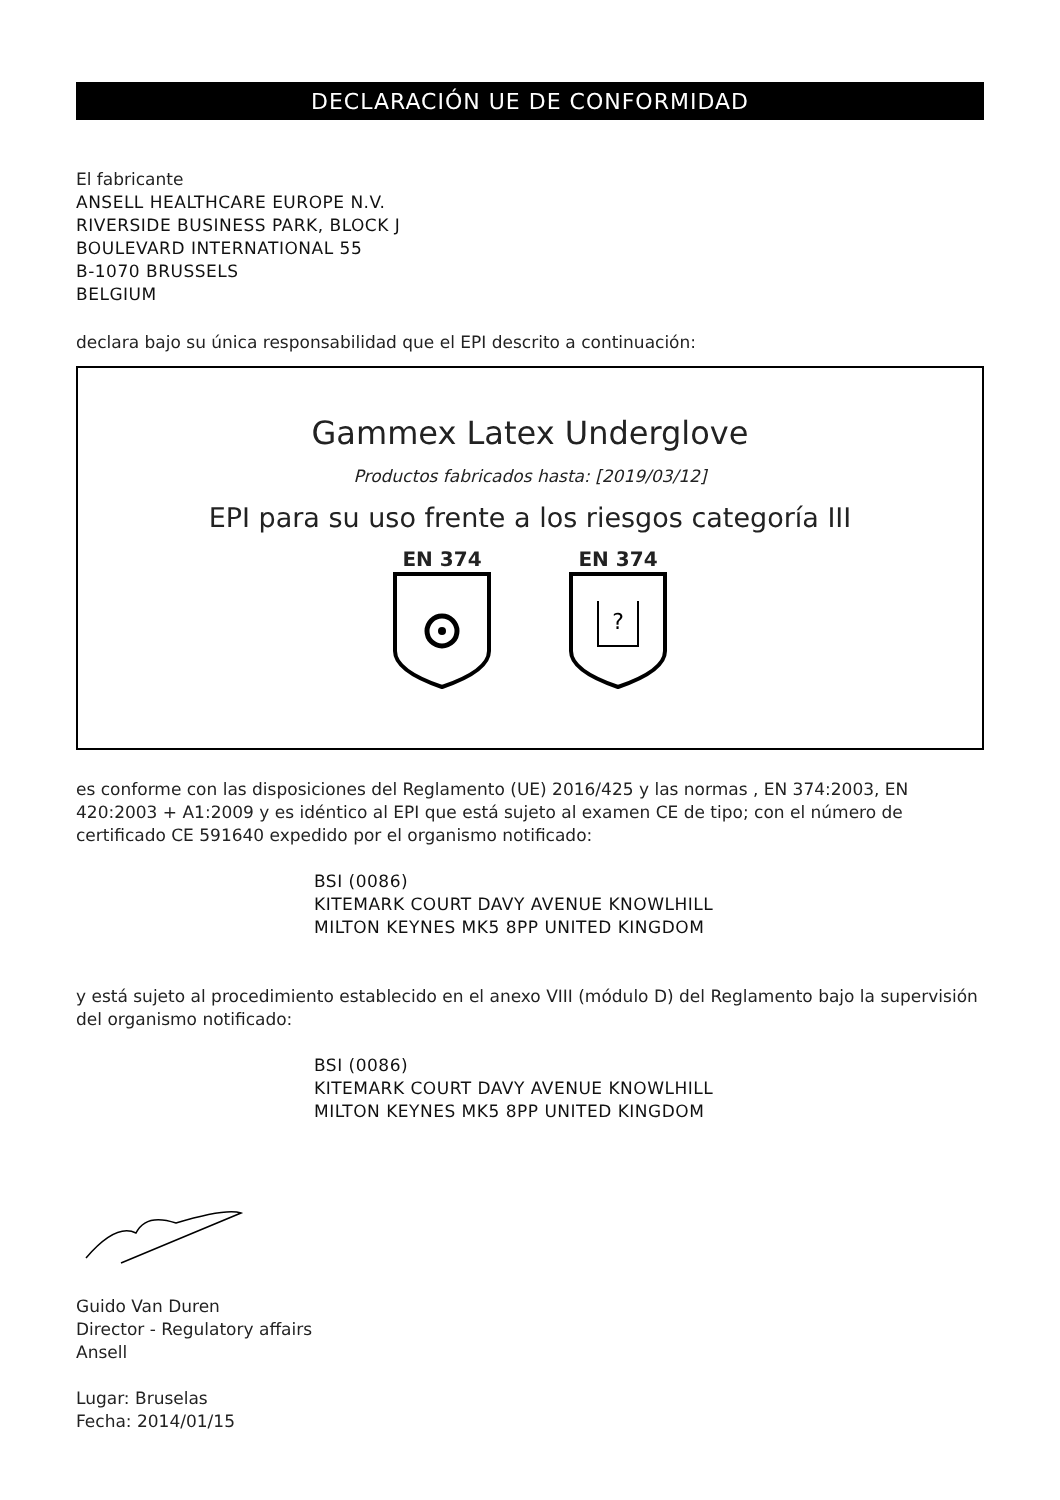DECLARACIÓN UE DE CONFORMIDAD
El fabricante
ANSELL HEALTHCARE EUROPE N.V.
RIVERSIDE BUSINESS PARK, BLOCK J
BOULEVARD INTERNATIONAL 55
B-1070 BRUSSELS
BELGIUM
declara bajo su única responsabilidad que el EPI descrito a continuación:
Gammex Latex Underglove
Productos fabricados hasta: [2019/03/12]
EPI para su uso frente a los riesgos categoría III
EN 374 EN 374
?
es conforme con las disposiciones del Reglamento (UE) 2016/425 y las normas , EN 374:2003, EN 420:2003 + A1:2009 y es idéntico al EPI que está sujeto al examen CE de tipo; con el número de certificado CE 591640 expedido por el organismo notificado:
BSI (0086)
KITEMARK COURT DAVY AVENUE KNOWLHILL
MILTON KEYNES MK5 8PP UNITED KINGDOM
y está sujeto al procedimiento establecido en el anexo VIII (módulo D) del Reglamento bajo la supervisión del organismo notificado:
BSI (0086)
KITEMARK COURT DAVY AVENUE KNOWLHILL
MILTON KEYNES MK5 8PP UNITED KINGDOM
Guido Van Duren
Director - Regulatory affairs
Ansell
Lugar: Bruselas
Fecha: 2014/01/15